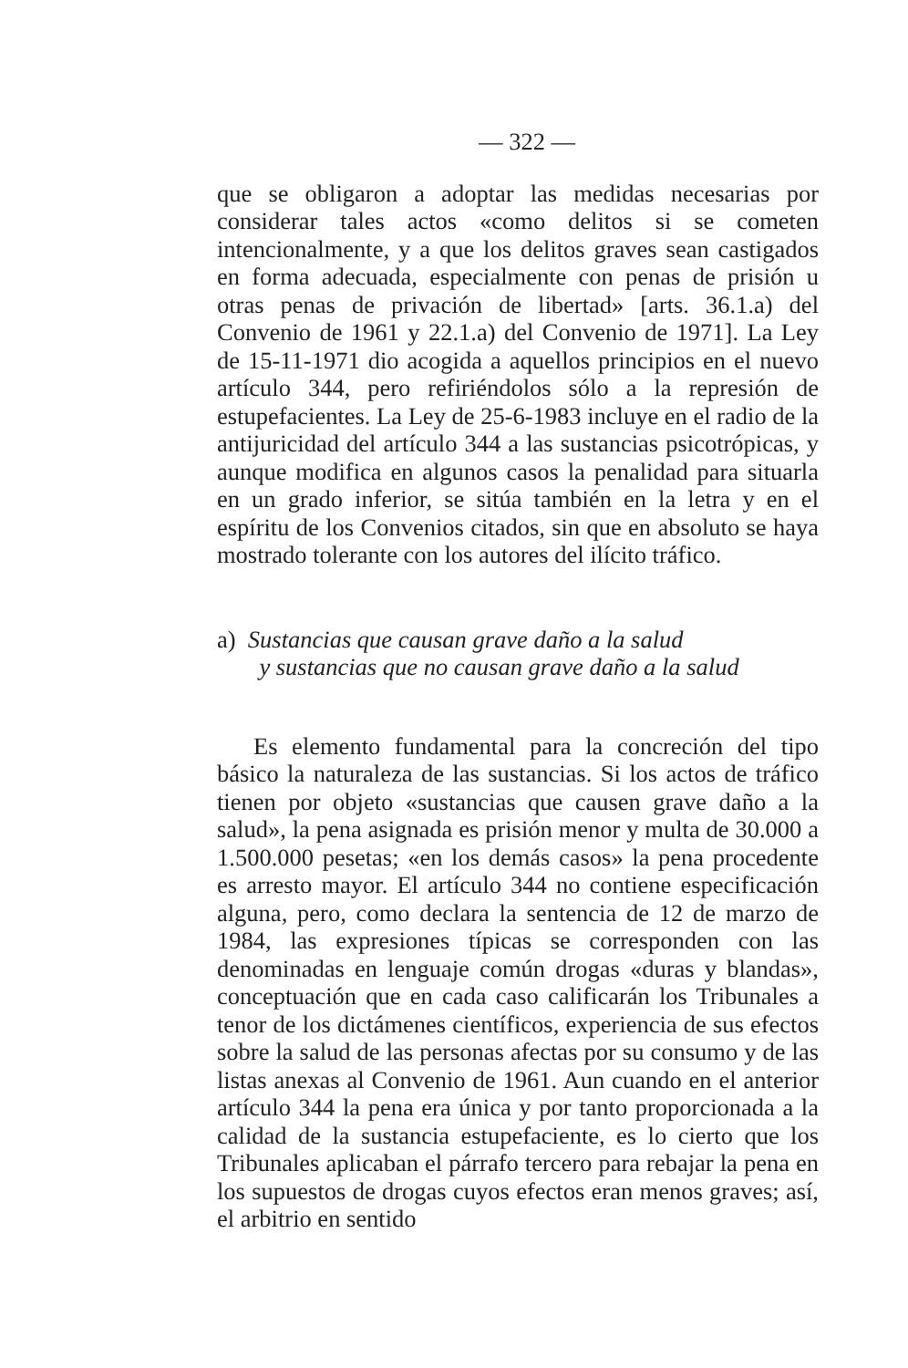— 322 —
que se obligaron a adoptar las medidas necesarias por considerar tales actos «como delitos si se cometen intencionalmente, y a que los delitos graves sean castigados en forma adecuada, especialmente con penas de prisión u otras penas de privación de libertad» [arts. 36.1.a) del Convenio de 1961 y 22.1.a) del Convenio de 1971]. La Ley de 15-11-1971 dio acogida a aquellos principios en el nuevo artículo 344, pero refiriéndolos sólo a la represión de estupefacientes. La Ley de 25-6-1983 incluye en el radio de la antijuricidad del artículo 344 a las sustancias psicotrópicas, y aunque modifica en algunos casos la penalidad para situarla en un grado inferior, se sitúa también en la letra y en el espíritu de los Convenios citados, sin que en absoluto se haya mostrado tolerante con los autores del ilícito tráfico.
a) Sustancias que causan grave daño a la salud
y sustancias que no causan grave daño a la salud
Es elemento fundamental para la concreción del tipo básico la naturaleza de las sustancias. Si los actos de tráfico tienen por objeto «sustancias que causen grave daño a la salud», la pena asignada es prisión menor y multa de 30.000 a 1.500.000 pesetas; «en los demás casos» la pena procedente es arresto mayor. El artículo 344 no contiene especificación alguna, pero, como declara la sentencia de 12 de marzo de 1984, las expresiones típicas se corresponden con las denominadas en lenguaje común drogas «duras y blandas», conceptuación que en cada caso calificarán los Tribunales a tenor de los dictámenes científicos, experiencia de sus efectos sobre la salud de las personas afectas por su consumo y de las listas anexas al Convenio de 1961. Aun cuando en el anterior artículo 344 la pena era única y por tanto proporcionada a la calidad de la sustancia estupefaciente, es lo cierto que los Tribunales aplicaban el párrafo tercero para rebajar la pena en los supuestos de drogas cuyos efectos eran menos graves; así, el arbitrio en sentido